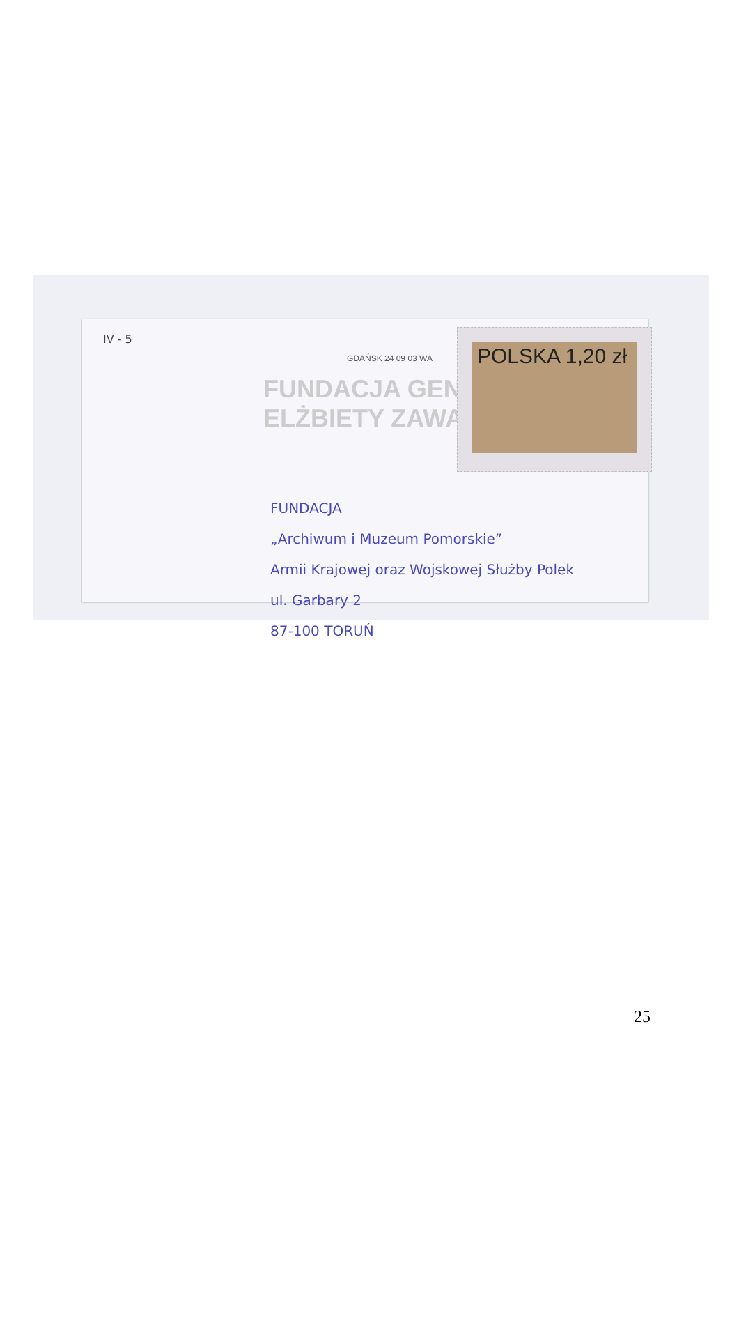IV - 5
FUNDACJA GENERAŁ ELŻBIETY ZAWACKIEJ
GDAŃSK 24 09 03 WA
POLSKA 1,20 zł
FUNDACJA
„Archiwum i Muzeum Pomorskie”
Armii Krajowej oraz Wojskowej Służby Polek
ul. Garbary 2
87-100 TORUŃ
25